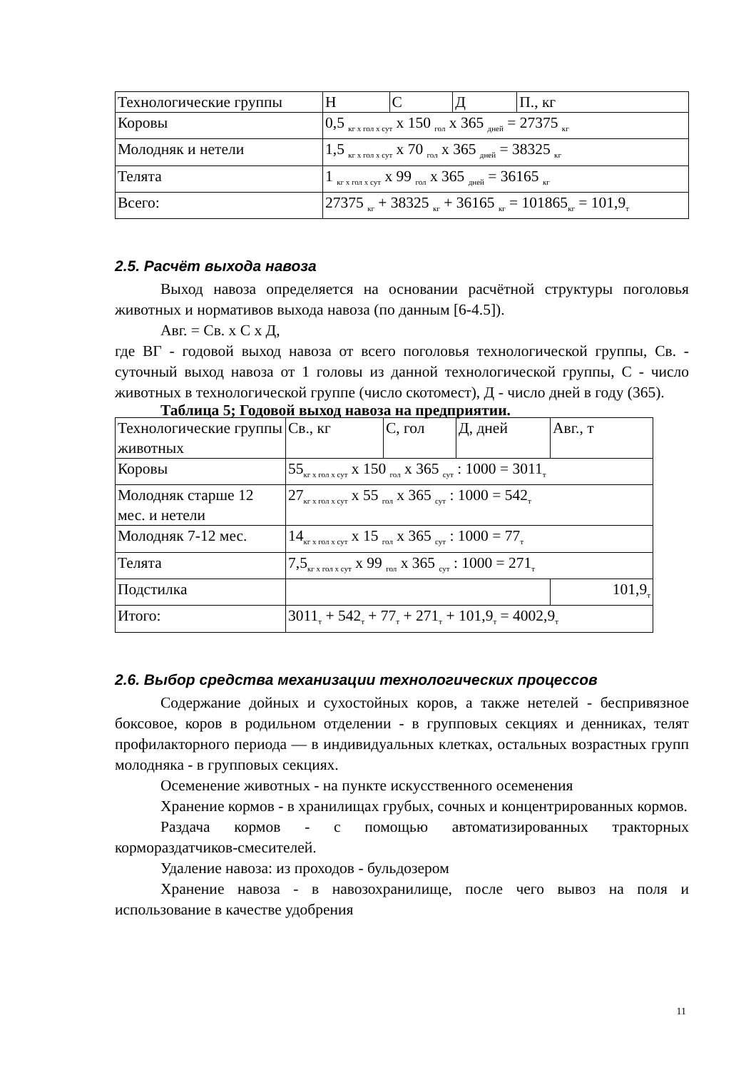| Технологические группы | Н | С | Д | П., кг |
| Коровы | 0,5 <sub>кг х гол х сут</sub> х 150 <sub>гол</sub> х 365 <sub>дней</sub> = 27375 <sub>кг</sub> | | | |
| Молодняк и нетели | 1,5 <sub>кг х гол х сут</sub> х 70 <sub>гол</sub> х 365 <sub>дней</sub> = 38325 <sub>кг</sub> | | | |
| Телята | 1 <sub>кг х гол х сут</sub> х 99 <sub>гол</sub> х 365 <sub>дней</sub> = 36165 <sub>кг</sub> | | | |
| Всего: | 27375 <sub>кг</sub> + 38325 <sub>кг</sub> + 36165 <sub>кг</sub> = 101865<sub>кг</sub> = 101,9<sub>т</sub> | | | |
2.5. Расчёт выхода навоза
Выход навоза определяется на основании расчётной структуры поголовья животных и нормативов выхода навоза (по данным [6-4.5]).
Авг. = Св. х С х Д,
где ВГ - годовой выход навоза от всего поголовья технологической группы, Св. - суточный выход навоза от 1 головы из данной технологической группы, С - число животных в технологической группе (число скотомест), Д - число дней в году (365).
Таблица 5; Годовой выход навоза на предприятии.
| Технологические группы животных | Св., кг | С, гол | Д, дней | Авг., т |
| Коровы | 55<sub>кг х гол х сут</sub> х 150 <sub>гол</sub> х 365 <sub>сут</sub> : 1000 = 3011<sub>т</sub> | | | |
| Молодняк старше 12 мес. и нетели | 27<sub>кг х гол х сут</sub> х 55 <sub>гол</sub> х 365 <sub>сут</sub> : 1000 = 542<sub>т</sub> | | | |
| Молодняк 7-12 мес. | 14<sub>кг х гол х сут</sub> х 15 <sub>гол</sub> х 365 <sub>сут</sub> : 1000 = 77<sub>т</sub> | | | |
| Телята | 7,5<sub>кг х гол х сут</sub> х 99 <sub>гол</sub> х 365 <sub>сут</sub> : 1000 = 271<sub>т</sub> | | | |
| Подстилка | | | | 101,9<sub>т</sub> |
| Итого: | 3011<sub>т</sub> + 542<sub>т</sub> + 77<sub>т</sub> + 271<sub>т</sub> + 101,9<sub>т</sub> = 4002,9<sub>т</sub> | | | |
2.6. Выбор средства механизации технологических процессов
Содержание дойных и сухостойных коров, а также нетелей - беспривязное боксовое, коров в родильном отделении - в групповых секциях и денниках, телят профилакторного периода — в индивидуальных клетках, остальных возрастных групп молодняка - в групповых секциях.
Осеменение животных - на пункте искусственного осеменения
Хранение кормов - в хранилищах грубых, сочных и концентрированных кормов.
Раздача кормов - с помощью автоматизированных тракторных кормораздатчиков-смесителей.
Удаление навоза: из проходов - бульдозером
Хранение навоза - в навозохранилище, после чего вывоз на поля и использование в качестве удобрения
11